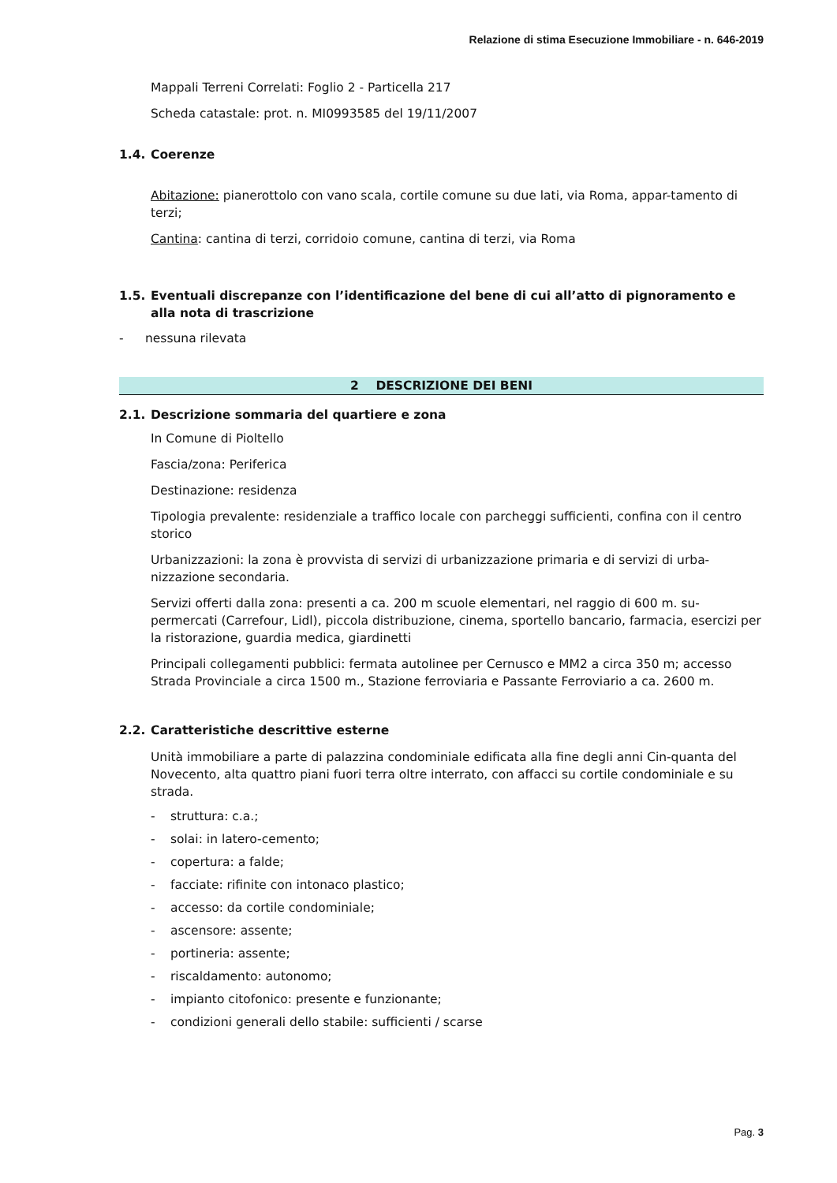Relazione di stima Esecuzione Immobiliare - n. 646-2019
Mappali Terreni Correlati: Foglio 2 - Particella 217
Scheda catastale: prot. n. MI0993585 del 19/11/2007
1.4. Coerenze
Abitazione: pianerottolo con vano scala, cortile comune su due lati, via Roma, appar-tamento di terzi;
Cantina: cantina di terzi, corridoio comune, cantina di terzi, via Roma
1.5. Eventuali discrepanze con l’identificazione del bene di cui all’atto di pignoramento e alla nota di trascrizione
- nessuna rilevata
2 DESCRIZIONE DEI BENI
2.1. Descrizione sommaria del quartiere e zona
In Comune di Pioltello
Fascia/zona: Periferica
Destinazione: residenza
Tipologia prevalente: residenziale a traffico locale con parcheggi sufficienti, confina con il centro storico
Urbanizzazioni: la zona è provvista di servizi di urbanizzazione primaria e di servizi di urba-nizzazione secondaria.
Servizi offerti dalla zona: presenti a ca. 200 m scuole elementari, nel raggio di 600 m. su-permercati (Carrefour, Lidl), piccola distribuzione, cinema, sportello bancario, farmacia, esercizi per la ristorazione, guardia medica, giardinetti
Principali collegamenti pubblici: fermata autolinee per Cernusco e MM2 a circa 350 m; accesso Strada Provinciale a circa 1500 m., Stazione ferroviaria e Passante Ferroviario a ca. 2600 m.
2.2. Caratteristiche descrittive esterne
Unità immobiliare a parte di palazzina condominiale edificata alla fine degli anni Cin-quanta del Novecento, alta quattro piani fuori terra oltre interrato, con affacci su cortile condominiale e su strada.
- struttura: c.a.;
- solai: in latero-cemento;
- copertura: a falde;
- facciate: rifinite con intonaco plastico;
- accesso: da cortile condominiale;
- ascensore: assente;
- portineria: assente;
- riscaldamento: autonomo;
- impianto citofonico: presente e funzionante;
- condizioni generali dello stabile: sufficienti / scarse
Pag. 3